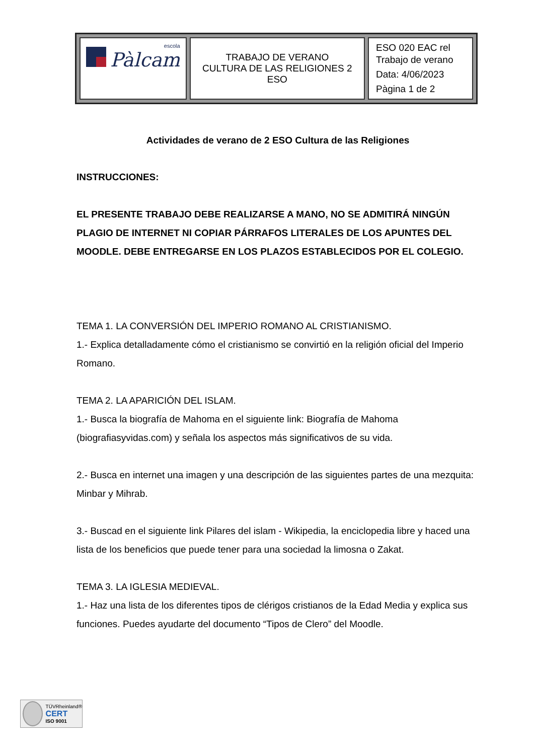| escola Pàlcam | TRABAJO DE VERANO CULTURA DE LAS RELIGIONES 2 ESO | ESO 020 EAC rel Trabajo de verano Data: 4/06/2023 Pàgina 1 de 2 |
Actividades de verano de 2 ESO Cultura de las Religiones
INSTRUCCIONES:
EL PRESENTE TRABAJO DEBE REALIZARSE A MANO, NO SE ADMITIRÁ NINGÚN PLAGIO DE INTERNET NI COPIAR PÁRRAFOS LITERALES DE LOS APUNTES DEL MOODLE. DEBE ENTREGARSE EN LOS PLAZOS ESTABLECIDOS POR EL COLEGIO.
TEMA 1. LA CONVERSIÓN DEL IMPERIO ROMANO AL CRISTIANISMO.
1.- Explica detalladamente cómo el cristianismo se convirtió en la religión oficial del Imperio Romano.
TEMA 2. LA APARICIÓN DEL ISLAM.
1.- Busca la biografía de Mahoma en el siguiente link: Biografía de Mahoma (biografiasyvidas.com) y señala los aspectos más significativos de su vida.
2.- Busca en internet una imagen y una descripción de las siguientes partes de una mezquita: Minbar y Mihrab.
3.- Buscad en el siguiente link Pilares del islam - Wikipedia, la enciclopedia libre y haced una lista de los beneficios que puede tener para una sociedad la limosna o Zakat.
TEMA 3. LA IGLESIA MEDIEVAL.
1.- Haz una lista de los diferentes tipos de clérigos cristianos de la Edad Media y explica sus funciones. Puedes ayudarte del documento “Tipos de Clero” del Moodle.
TÜVRheinland®
CERT
ISO 9001